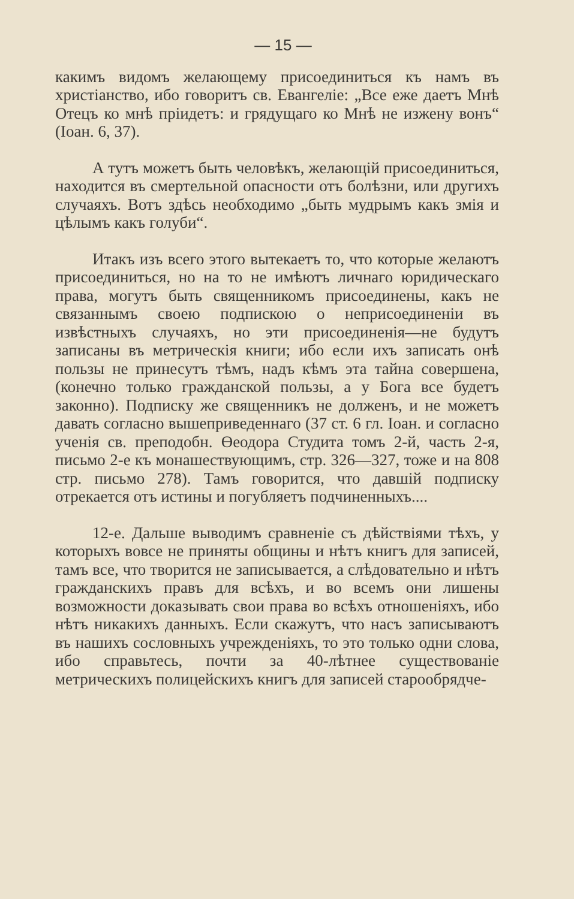— 15 —
какимъ видомъ желающему присоединиться къ намъ въ христіанство, ибо говоритъ св. Евангеліе: „Все еже даетъ Мнѣ Отецъ ко мнѣ пріидетъ: и грядущаго ко Мнѣ не изжену вонъ“ (Іоан. 6, 37).
А тутъ можетъ быть человѣкъ, желающій присоединиться, находится въ смертельной опасности отъ болѣзни, или другихъ случаяхъ. Вотъ здѣсь необходимо „быть мудрымъ какъ змія и цѣлымъ какъ голуби“.
Итакъ изъ всего этого вытекаетъ то, что которые желаютъ присоединиться, но на то не имѣютъ личнаго юридическаго права, могутъ быть священникомъ присоединены, какъ не связаннымъ своею подпискою о неприсоединеніи въ извѣстныхъ случаяхъ, но эти присоединенія—не будутъ записаны въ метрическія книги; ибо если ихъ записать онѣ пользы не принесутъ тѣмъ, надъ кѣмъ эта тайна совершена, (конечно только гражданской пользы, а у Бога все будетъ законно). Подписку же священникъ не долженъ, и не можетъ давать согласно вышеприведеннаго (37 ст. 6 гл. Іоан. и согласно ученія св. преподобн. Өеодора Студита томъ 2-й, часть 2-я, письмо 2-е къ монашествующимъ, стр. 326—327, тоже и на 808 стр. письмо 278). Тамъ говорится, что давшій подписку отрекается отъ истины и погубляетъ подчиненныхъ....
12-е. Дальше выводимъ сравненіе съ дѣйствіями тѣхъ, у которыхъ вовсе не приняты общины и нѣтъ книгъ для записей, тамъ все, что творится не записывается, а слѣдовательно и нѣтъ гражданскихъ правъ для всѣхъ, и во всемъ они лишены возможности доказывать свои права во всѣхъ отношеніяхъ, ибо нѣтъ никакихъ данныхъ. Если скажутъ, что насъ записываютъ въ нашихъ сословныхъ учрежденіяхъ, то это только одни слова, ибо справьтесь, почти за 40-лѣтнее существованіе метрическихъ полицейскихъ книгъ для записей старообрядче-